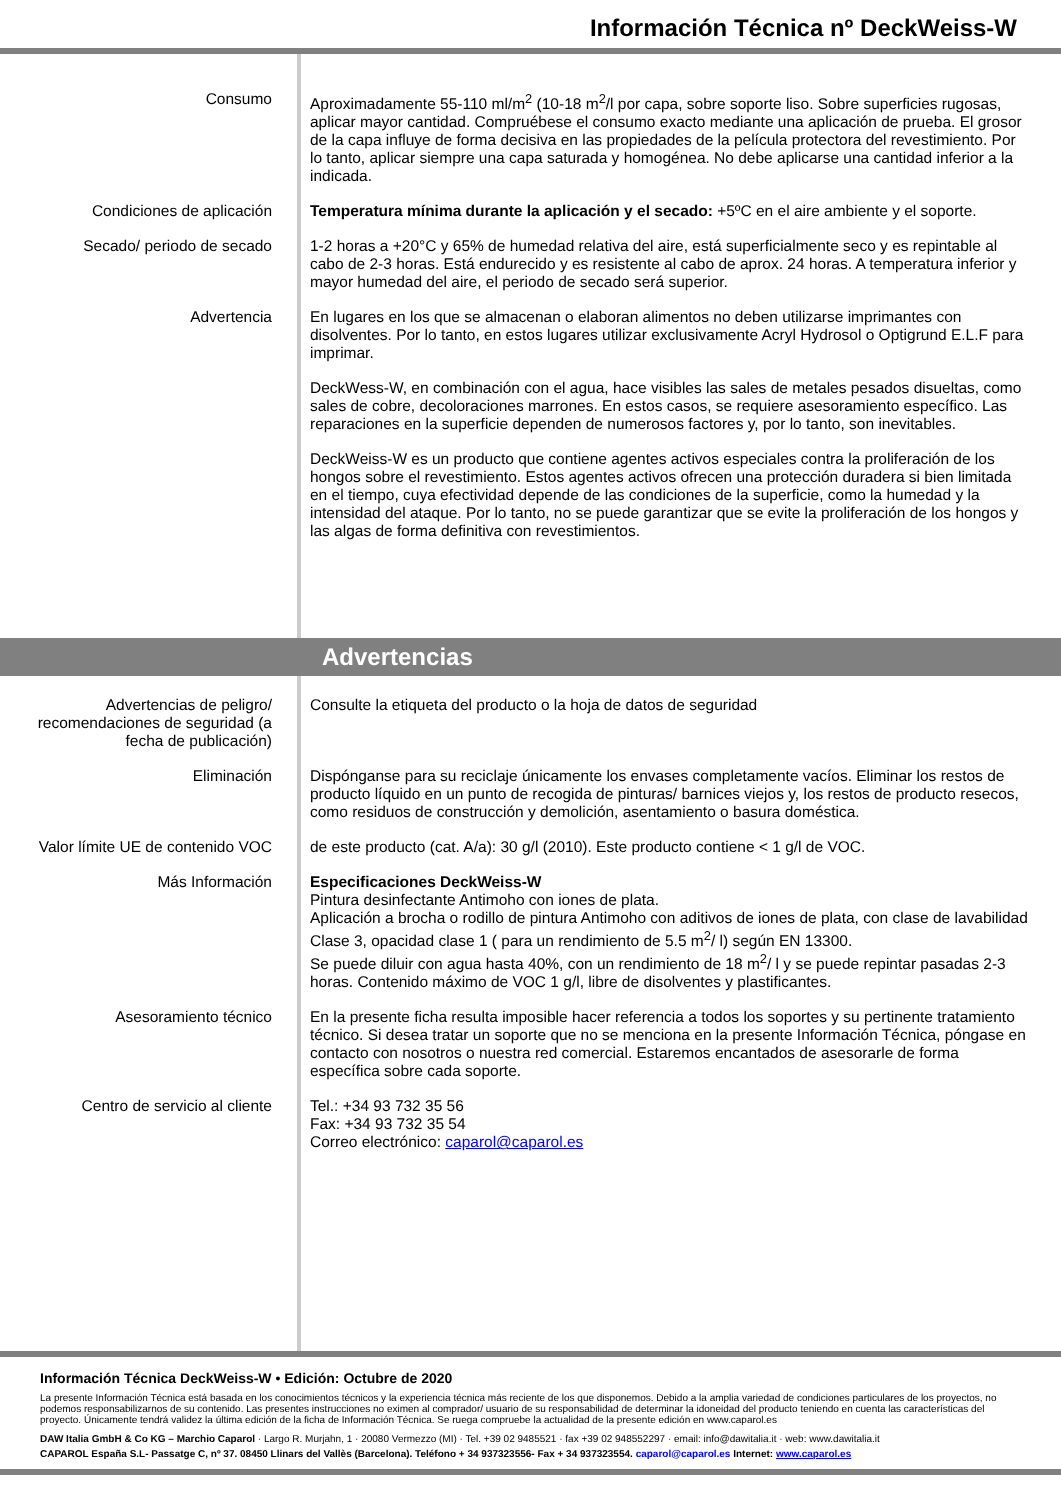Información Técnica nº DeckWeiss-W
Consumo Aproximadamente 55-110 ml/m<sup>2</sup> (10-18 m<sup>2</sup>/l por capa, sobre soporte liso. Sobre superficies rugosas, aplicar mayor cantidad. Compruébese el consumo exacto mediante una aplicación de prueba. El grosor de la capa influye de forma decisiva en las propiedades de la película protectora del revestimiento. Por lo tanto, aplicar siempre una capa saturada y homogénea. No debe aplicarse una cantidad inferior a la indicada.
Condiciones de aplicación Temperatura mínima durante la aplicación y el secado: +5ºC en el aire ambiente y el soporte.
Secado/ periodo de secado 1-2 horas a +20°C y 65% de humedad relativa del aire, está superficialmente seco y es repintable al cabo de 2-3 horas. Está endurecido y es resistente al cabo de aprox. 24 horas. A temperatura inferior y mayor humedad del aire, el periodo de secado será superior.
Advertencia En lugares en los que se almacenan o elaboran alimentos no deben utilizarse imprimantes con disolventes. Por lo tanto, en estos lugares utilizar exclusivamente Acryl Hydrosol o Optigrund E.L.F para imprimar.
DeckWess-W, en combinación con el agua, hace visibles las sales de metales pesados disueltas, como sales de cobre, decoloraciones marrones. En estos casos, se requiere asesoramiento específico. Las reparaciones en la superficie dependen de numerosos factores y, por lo tanto, son inevitables.
DeckWeiss-W es un producto que contiene agentes activos especiales contra la proliferación de los hongos sobre el revestimiento. Estos agentes activos ofrecen una protección duradera si bien limitada en el tiempo, cuya efectividad depende de las condiciones de la superficie, como la humedad y la intensidad del ataque. Por lo tanto, no se puede garantizar que se evite la proliferación de los hongos y las algas de forma definitiva con revestimientos.
Advertencias
Advertencias de peligro/ recomendaciones de seguridad (a fecha de publicación)
Consulte la etiqueta del producto o la hoja de datos de seguridad
Eliminación Dispónganse para su reciclaje únicamente los envases completamente vacíos. Eliminar los restos de producto líquido en un punto de recogida de pinturas/ barnices viejos y, los restos de producto resecos, como residuos de construcción y demolición, asentamiento o basura doméstica.
Valor límite UE de contenido VOC
de este producto (cat. A/a): 30 g/l (2010). Este producto contiene < 1 g/l de VOC.
Más Información Especificaciones DeckWeiss-W
Pintura desinfectante Antimoho con iones de plata.
Aplicación a brocha o rodillo de pintura Antimoho con aditivos de iones de plata, con clase de lavabilidad Clase 3, opacidad clase 1 ( para un rendimiento de 5.5 m<sup>2</sup>/ l) según EN 13300.
Se puede diluir con agua hasta 40%, con un rendimiento de 18 m<sup>2</sup>/ l y se puede repintar pasadas 2-3 horas. Contenido máximo de VOC 1 g/l, libre de disolventes y plastificantes.
Asesoramiento técnico En la presente ficha resulta imposible hacer referencia a todos los soportes y su pertinente tratamiento técnico. Si desea tratar un soporte que no se menciona en la presente Información Técnica, póngase en contacto con nosotros o nuestra red comercial. Estaremos encantados de asesorarle de forma específica sobre cada soporte.
Centro de servicio al cliente Tel.: +34 93 732 35 56
Fax: +34 93 732 35 54
Correo electrónico: caparol@caparol.es
Información Técnica DeckWeiss-W • Edición: Octubre de 2020
La presente Información Técnica está basada en los conocimientos técnicos y la experiencia técnica más reciente de los que disponemos. Debido a la amplia variedad de condiciones particulares de los proyectos, no podemos responsabilizarnos de su contenido. Las presentes instrucciones no eximen al comprador/ usuario de su responsabilidad de determinar la idoneidad del producto teniendo en cuenta las características del proyecto. Únicamente tendrá validez la última edición de la ficha de Información Técnica. Se ruega compruebe la actualidad de la presente edición en www.caparol.es
DAW Italia GmbH & Co KG – Marchio Caparol · Largo R. Murjahn, 1 · 20080 Vermezzo (MI) · Tel. +39 02 9485521 · fax +39 02 948552297 · email: info@dawitalia.it · web: www.dawitalia.it
CAPAROL España S.L- Passatge C, nº 37. 08450 Llinars del Vallès (Barcelona). Teléfono + 34 937323556- Fax + 34 937323554. caparol@caparol.es Internet: www.caparol.es